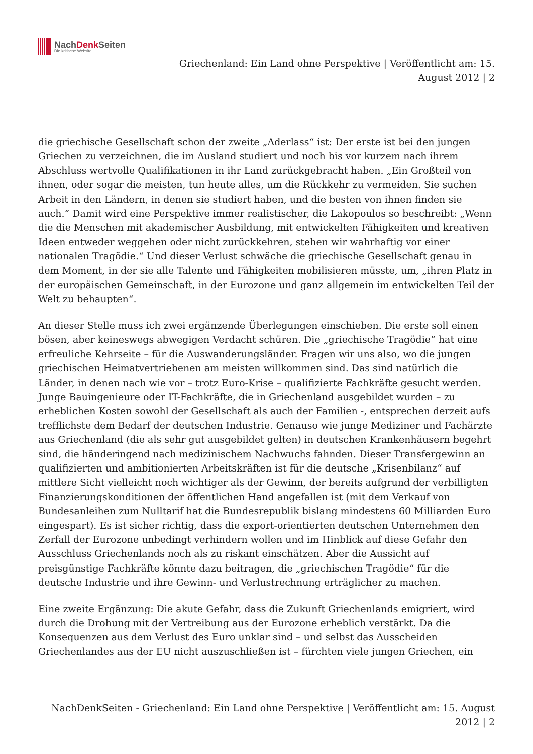NachDenk Seiten
Die kritische Website
Griechenland: Ein Land ohne Perspektive | Veröffentlicht am: 15.
August 2012 | 2
die griechische Gesellschaft schon der zweite „Aderlass“ ist: Der erste ist bei den jungen Griechen zu verzeichnen, die im Ausland studiert und noch bis vor kurzem nach ihrem Abschluss wertvolle Qualifikationen in ihr Land zurückgebracht haben. „Ein Großteil von ihnen, oder sogar die meisten, tun heute alles, um die Rückkehr zu vermeiden. Sie suchen Arbeit in den Ländern, in denen sie studiert haben, und die besten von ihnen finden sie auch.“ Damit wird eine Perspektive immer realistischer, die Lakopoulos so beschreibt: „Wenn die die Menschen mit akademischer Ausbildung, mit entwickelten Fähigkeiten und kreativen Ideen entweder weggehen oder nicht zurückkehren, stehen wir wahrhaftig vor einer nationalen Tragödie.“ Und dieser Verlust schwäche die griechische Gesellschaft genau in dem Moment, in der sie alle Talente und Fähigkeiten mobilisieren müsste, um, „ihren Platz in der europäischen Gemeinschaft, in der Eurozone und ganz allgemein im entwickelten Teil der Welt zu behaupten“.
An dieser Stelle muss ich zwei ergänzende Überlegungen einschieben. Die erste soll einen bösen, aber keineswegs abwegigen Verdacht schüren. Die „griechische Tragödie“ hat eine erfreuliche Kehrseite – für die Auswanderungsländer. Fragen wir uns also, wo die jungen griechischen Heimatvertriebenen am meisten willkommen sind. Das sind natürlich die Länder, in denen nach wie vor – trotz Euro-Krise – qualifizierte Fachkräfte gesucht werden. Junge Bauingenieure oder IT-Fachkräfte, die in Griechenland ausgebildet wurden – zu erheblichen Kosten sowohl der Gesellschaft als auch der Familien -, entsprechen derzeit aufs trefflichste dem Bedarf der deutschen Industrie. Genauso wie junge Mediziner und Fachärzte aus Griechenland (die als sehr gut ausgebildet gelten) in deutschen Krankenhäusern begehrt sind, die händeringend nach medizinischem Nachwuchs fahnden. Dieser Transfergewinn an qualifizierten und ambitionierten Arbeitskräften ist für die deutsche „Krisenbilanz“ auf mittlere Sicht vielleicht noch wichtiger als der Gewinn, der bereits aufgrund der verbilligten Finanzierungskonditionen der öffentlichen Hand angefallen ist (mit dem Verkauf von Bundesanleihen zum Nulltarif hat die Bundesrepublik bislang mindestens 60 Milliarden Euro eingespart). Es ist sicher richtig, dass die export-orientierten deutschen Unternehmen den Zerfall der Eurozone unbedingt verhindern wollen und im Hinblick auf diese Gefahr den Ausschluss Griechenlands noch als zu riskant einschätzen. Aber die Aussicht auf preisgünstige Fachkräfte könnte dazu beitragen, die „griechischen Tragödie“ für die deutsche Industrie und ihre Gewinn- und Verlustrechnung erträglicher zu machen.
Eine zweite Ergänzung: Die akute Gefahr, dass die Zukunft Griechenlands emigriert, wird durch die Drohung mit der Vertreibung aus der Eurozone erheblich verstärkt. Da die Konsequenzen aus dem Verlust des Euro unklar sind – und selbst das Ausscheiden Griechenlandes aus der EU nicht auszuschließen ist – fürchten viele jungen Griechen, ein
NachDenkSeiten - Griechenland: Ein Land ohne Perspektive | Veröffentlicht am: 15. August
2012 | 2